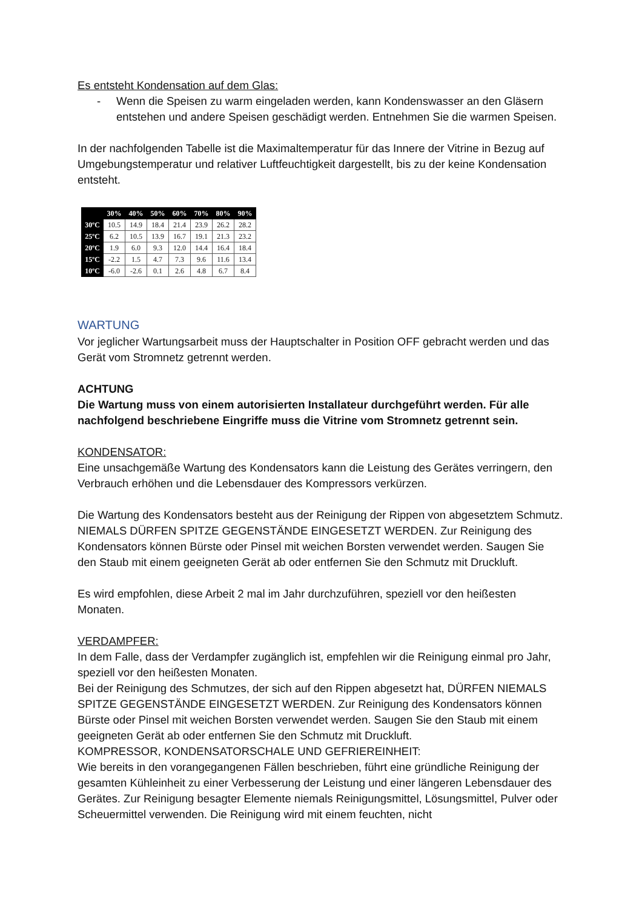Es entsteht Kondensation auf dem Glas:
- Wenn die Speisen zu warm eingeladen werden, kann Kondenswasser an den Gläsern entstehen und andere Speisen geschädigt werden. Entnehmen Sie die warmen Speisen.
In der nachfolgenden Tabelle ist die Maximaltemperatur für das Innere der Vitrine in Bezug auf Umgebungstemperatur und relativer Luftfeuchtigkeit dargestellt, bis zu der keine Kondensation entsteht.
| | 30% | 40% | 50% | 60% | 70% | 80% | 90% |
| --- | --- | --- | --- | --- | --- | --- | --- |
| 30ºC | 10.5 | 14.9 | 18.4 | 21.4 | 23.9 | 26.2 | 28.2 |
| 25ºC | 6.2 | 10.5 | 13.9 | 16.7 | 19.1 | 21.3 | 23.2 |
| 20ºC | 1.9 | 6.0 | 9.3 | 12.0 | 14.4 | 16.4 | 18.4 |
| 15ºC | -2.2 | 1.5 | 4.7 | 7.3 | 9.6 | 11.6 | 13.4 |
| 10ºC | -6.0 | -2.6 | 0.1 | 2.6 | 4.8 | 6.7 | 8.4 |
WARTUNG
Vor jeglicher Wartungsarbeit muss der Hauptschalter in Position OFF gebracht werden und das Gerät vom Stromnetz getrennt werden.
ACHTUNG
Die Wartung muss von einem autorisierten Installateur durchgeführt werden. Für alle nachfolgend beschriebene Eingriffe muss die Vitrine vom Stromnetz getrennt sein.
KONDENSATOR:
Eine unsachgemäße Wartung des Kondensators kann die Leistung des Gerätes verringern, den Verbrauch erhöhen und die Lebensdauer des Kompressors verkürzen.
Die Wartung des Kondensators besteht aus der Reinigung der Rippen von abgesetztem Schmutz. NIEMALS DÜRFEN SPITZE GEGENSTÄNDE EINGESETZT WERDEN. Zur Reinigung des Kondensators können Bürste oder Pinsel mit weichen Borsten verwendet werden. Saugen Sie den Staub mit einem geeigneten Gerät ab oder entfernen Sie den Schmutz mit Druckluft.
Es wird empfohlen, diese Arbeit 2 mal im Jahr durchzuführen, speziell vor den heißesten Monaten.
VERDAMPFER:
In dem Falle, dass der Verdampfer zugänglich ist, empfehlen wir die Reinigung einmal pro Jahr, speziell vor den heißesten Monaten.
Bei der Reinigung des Schmutzes, der sich auf den Rippen abgesetzt hat, DÜRFEN NIEMALS SPITZE GEGENSTÄNDE EINGESETZT WERDEN. Zur Reinigung des Kondensators können Bürste oder Pinsel mit weichen Borsten verwendet werden. Saugen Sie den Staub mit einem geeigneten Gerät ab oder entfernen Sie den Schmutz mit Druckluft.
KOMPRESSOR, KONDENSATORSCHALE UND GEFRIEREINHEIT:
Wie bereits in den vorangegangenen Fällen beschrieben, führt eine gründliche Reinigung der gesamten Kühleinheit zu einer Verbesserung der Leistung und einer längeren Lebensdauer des Gerätes. Zur Reinigung besagter Elemente niemals Reinigungsmittel, Lösungsmittel, Pulver oder Scheuermittel verwenden. Die Reinigung wird mit einem feuchten, nicht